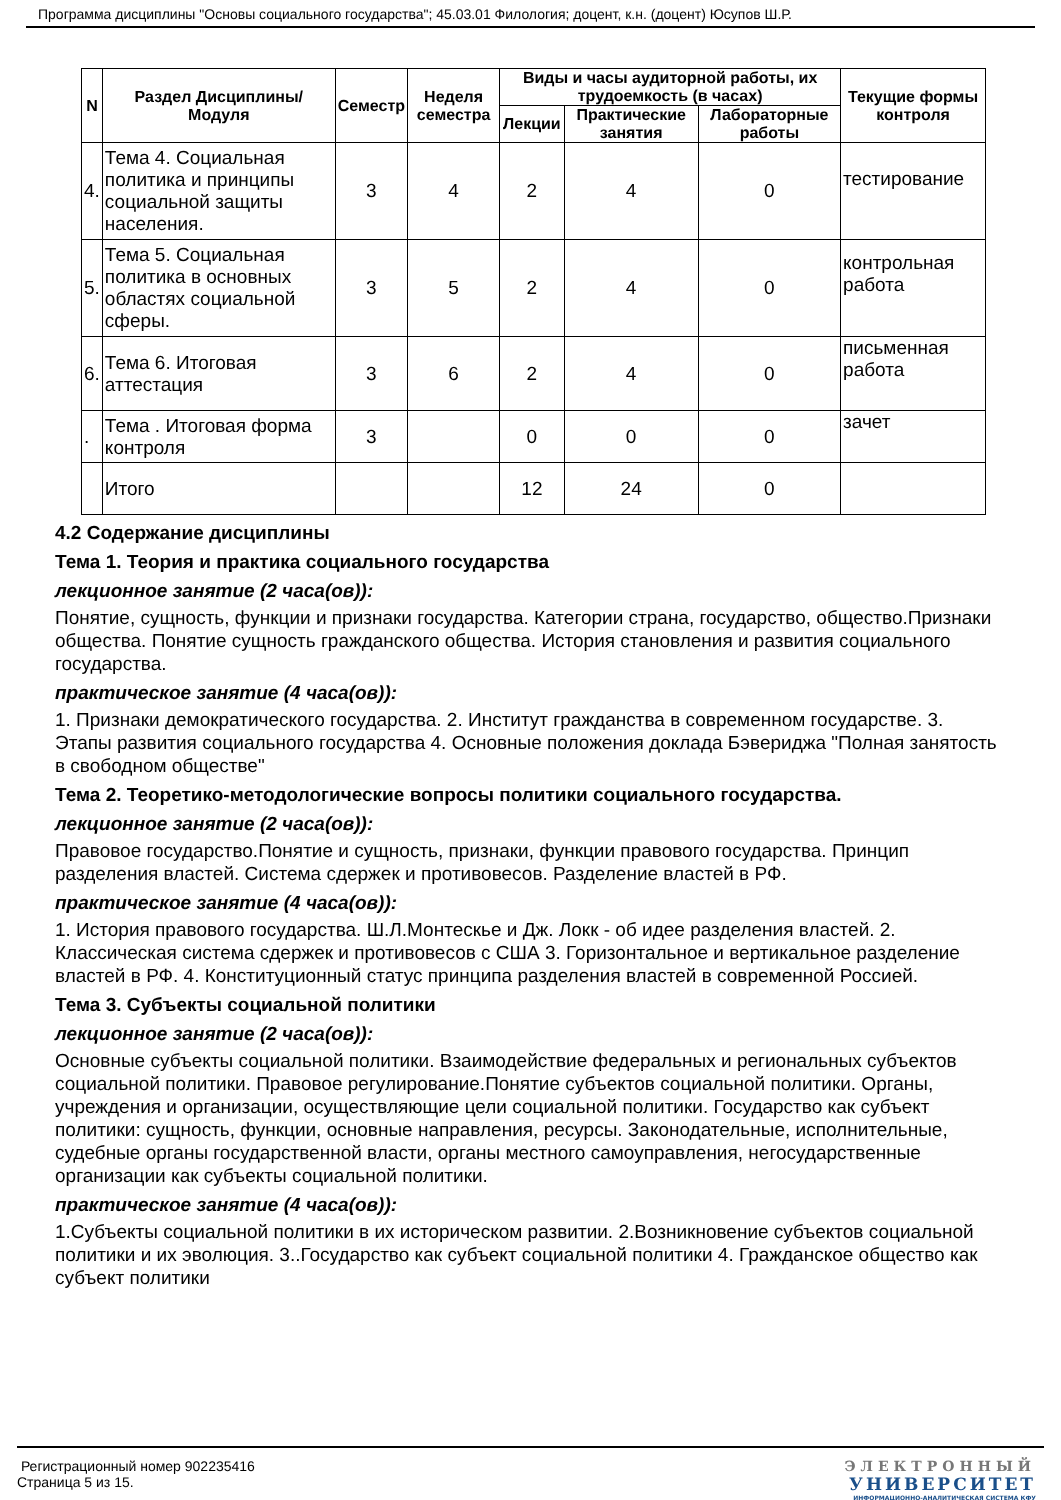Программа дисциплины "Основы социального государства"; 45.03.01 Филология; доцент, к.н. (доцент) Юсупов Ш.Р.
| N | Раздел Дисциплины/ Модуля | Семестр | Неделя семестра | Виды и часы аудиторной работы, их трудоемкость (в часах) | | | Текущие формы контроля |
| --- | --- | --- | --- | --- | --- | --- | --- |
| | | | | Лекции | Практические занятия | Лабораторные работы | |
| 4. | Тема 4. Социальная политика и принципы социальной защиты населения. | 3 | 4 | 2 | 4 | 0 | тестирование |
| 5. | Тема 5. Социальная политика в основных областях социальной сферы. | 3 | 5 | 2 | 4 | 0 | контрольная работа |
| 6. | Тема 6. Итоговая аттестация | 3 | 6 | 2 | 4 | 0 | письменная работа |
| . | Тема . Итоговая форма контроля | 3 | | 0 | 0 | 0 | зачет |
| | Итого | | | 12 | 24 | 0 | |
4.2 Содержание дисциплины
Тема 1. Теория и практика социального государства
лекционное занятие (2 часа(ов)):
Понятие, сущность, функции и признаки государства. Категории страна, государство, общество.Признаки общества. Понятие сущность гражданского общества. История становления и развития социального государства.
практическое занятие (4 часа(ов)):
1. Признаки демократического государства. 2. Институт гражданства в современном государстве. 3. Этапы развития социального государства 4. Основные положения доклада Бэвериджа "Полная занятость в свободном обществе"
Тема 2. Теоретико-методологические вопросы политики социального государства.
лекционное занятие (2 часа(ов)):
Правовое государство.Понятие и сущность, признаки, функции правового государства. Принцип разделения властей. Система сдержек и противовесов. Разделение властей в РФ.
практическое занятие (4 часа(ов)):
1. История правового государства. Ш.Л.Монтескье и Дж. Локк - об идее разделения властей. 2. Классическая система сдержек и противовесов с США 3. Горизонтальное и вертикальное разделение властей в РФ. 4. Конституционный статус принципа разделения властей в современной Россией.
Тема 3. Субъекты социальной политики
лекционное занятие (2 часа(ов)):
Основные субъекты социальной политики. Взаимодействие федеральных и региональных субъектов социальной политики. Правовое регулирование.Понятие субъектов социальной политики. Органы, учреждения и организации, осуществляющие цели социальной политики. Государство как субъект политики: сущность, функции, основные направления, ресурсы. Законодательные, исполнительные, судебные органы государственной власти, органы местного самоуправления, негосударственные организации как субъекты социальной политики.
практическое занятие (4 часа(ов)):
1.Субъекты социальной политики в их историческом развитии. 2.Возникновение субъектов социальной политики и их эволюция. 3..Государство как субъект социальной политики 4. Гражданское общество как субъект политики
Регистрационный номер 902235416
Страница 5 из 15.
ЭЛЕКТРОННЫЙ
УНИВЕРСИТЕТ
ИНФОРМАЦИОННО-АНАЛИТИЧЕСКАЯ СИСТЕМА КФУ